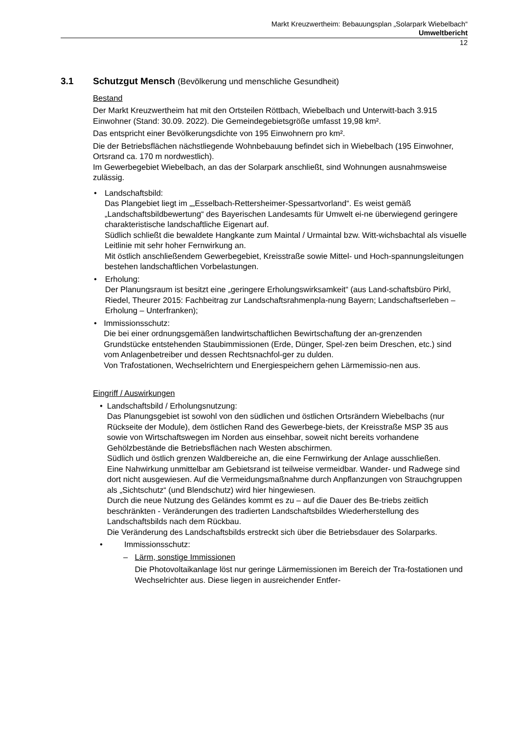Markt Kreuzwertheim: Bebauungsplan „Solarpark Wiebelbach“
Umweltbericht
12
3.1 Schutzgut Mensch (Bevölkerung und menschliche Gesundheit)
Bestand
Der Markt Kreuzwertheim hat mit den Ortsteilen Röttbach, Wiebelbach und Unterwitt-bach 3.915 Einwohner (Stand: 30.09. 2022). Die Gemeindegebietsgröße umfasst 19,98 km².
Das entspricht einer Bevölkerungsdichte von 195 Einwohnern pro km².
Die der Betriebsflächen nächstliegende Wohnbebauung befindet sich in Wiebelbach (195 Einwohner, Ortsrand ca. 170 m nordwestlich).
Im Gewerbegebiet Wiebelbach, an das der Solarpark anschließt, sind Wohnungen ausnahmsweise zulässig.
• Landschaftsbild:
Das Plangebiet liegt im „„Esselbach-Rettersheimer-Spessartvorland“. Es weist gemäß „Landschaftsbildbewertung“ des Bayerischen Landesamts für Umwelt ei-ne überwiegend geringere charakteristische landschaftliche Eigenart auf.
Südlich schließt die bewaldete Hangkante zum Maintal / Urmaintal bzw. Witt-wichsbachtal als visuelle Leitlinie mit sehr hoher Fernwirkung an.
Mit östlich anschließendem Gewerbegebiet, Kreisstraße sowie Mittel- und Hoch-spannungsleitungen bestehen landschaftlichen Vorbelastungen.
• Erholung:
Der Planungsraum ist besitzt eine „geringere Erholungswirksamkeit“ (aus Land-schaftsbüro Pirkl, Riedel, Theurer 2015: Fachbeitrag zur Landschaftsrahmenpla-nung Bayern; Landschaftserleben – Erholung – Unterfranken);
• Immissionsschutz:
Die bei einer ordnungsgemäßen landwirtschaftlichen Bewirtschaftung der an-grenzenden Grundstücke entstehenden Staubimmissionen (Erde, Dünger, Spel-zen beim Dreschen, etc.) sind vom Anlagenbetreiber und dessen Rechtsnachfol-ger zu dulden.
Von Trafostationen, Wechselrichtern und Energiespeichern gehen Lärmemissio-nen aus.
Eingriff / Auswirkungen
• Landschaftsbild / Erholungsnutzung:
Das Planungsgebiet ist sowohl von den südlichen und östlichen Ortsrändern Wiebelbachs (nur Rückseite der Module), dem östlichen Rand des Gewerbege-biets, der Kreisstraße MSP 35 aus sowie von Wirtschaftswegen im Norden aus einsehbar, soweit nicht bereits vorhandene Gehölzbestände die Betriebsflächen nach Westen abschirmen.
Südlich und östlich grenzen Waldbereiche an, die eine Fernwirkung der Anlage ausschließen.
Eine Nahwirkung unmittelbar am Gebietsrand ist teilweise vermeidbar. Wander- und Radwege sind dort nicht ausgewiesen. Auf die Vermeidungsmaßnahme durch Anpflanzungen von Strauchgruppen als „Sichtschutz“ (und Blendschutz) wird hier hingewiesen.
Durch die neue Nutzung des Geländes kommt es zu – auf die Dauer des Be-triebs zeitlich beschränkten - Veränderungen des tradierten Landschaftsbildes Wiederherstellung des Landschaftsbilds nach dem Rückbau.
Die Veränderung des Landschaftsbilds erstreckt sich über die Betriebsdauer des Solarparks.
• Immissionsschutz:
– Lärm, sonstige Immissionen
Die Photovoltaikanlage löst nur geringe Lärmemissionen im Bereich der Tra-fostationen und Wechselrichter aus. Diese liegen in ausreichender Entfer-